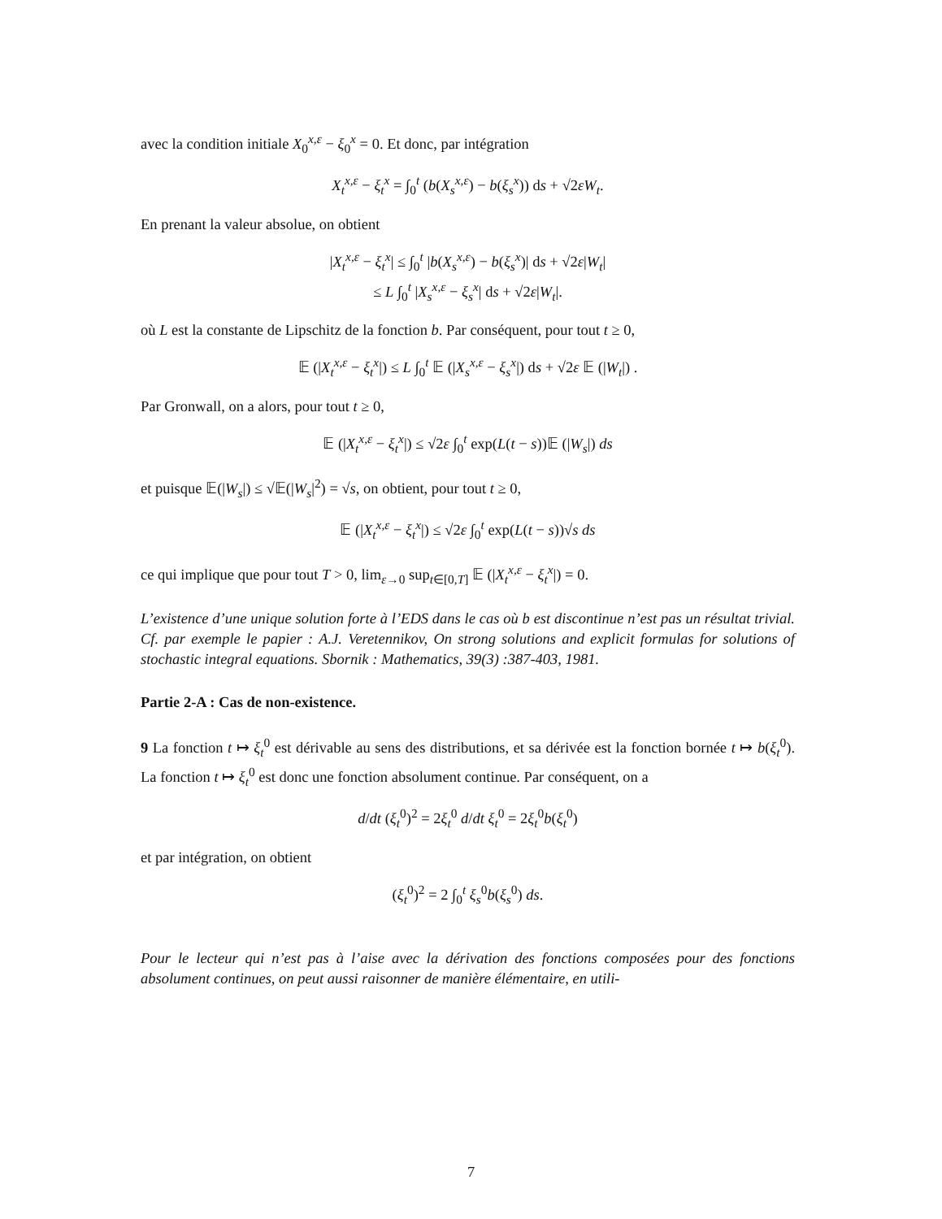avec la condition initiale X<sub>0</sub><sup>x,ε</sup> − ξ<sub>0</sub><sup>x</sup> = 0. Et donc, par intégration
X<sub>t</sub><sup>x,ε</sup> − ξ<sub>t</sub><sup>x</sup> = ∫<sub>0</sub><sup>t</sup> (b(X<sub>s</sub><sup>x,ε</sup>) − b(ξ<sub>s</sub><sup>x</sup>)) ds + √2εW<sub>t</sub>.
En prenant la valeur absolue, on obtient
|X<sub>t</sub><sup>x,ε</sup> − ξ<sub>t</sub><sup>x</sup>| ≤ ∫<sub>0</sub><sup>t</sup> |b(X<sub>s</sub><sup>x,ε</sup>) − b(ξ<sub>s</sub><sup>x</sup>)| ds + √2ε|W<sub>t</sub>|
≤ L ∫<sub>0</sub><sup>t</sup> |X<sub>s</sub><sup>x,ε</sup> − ξ<sub>s</sub><sup>x</sup>| ds + √2ε|W<sub>t</sub>|.
où L est la constante de Lipschitz de la fonction b. Par conséquent, pour tout t ≥ 0,
𝔼 (|X<sub>t</sub><sup>x,ε</sup> − ξ<sub>t</sub><sup>x</sup>|) ≤ L ∫<sub>0</sub><sup>t</sup> 𝔼 (|X<sub>s</sub><sup>x,ε</sup> − ξ<sub>s</sub><sup>x</sup>|) ds + √2ε 𝔼 (|W<sub>t</sub>|) .
Par Gronwall, on a alors, pour tout t ≥ 0,
𝔼 (|X<sub>t</sub><sup>x,ε</sup> − ξ<sub>t</sub><sup>x</sup>|) ≤ √2ε ∫<sub>0</sub><sup>t</sup> exp(L(t − s))𝔼 (|W<sub>s</sub>|) ds
et puisque 𝔼(|W<sub>s</sub>|) ≤ √𝔼(|W<sub>s</sub>|<sup>2</sup>) = √s, on obtient, pour tout t ≥ 0,
𝔼 (|X<sub>t</sub><sup>x,ε</sup> − ξ<sub>t</sub><sup>x</sup>|) ≤ √2ε ∫<sub>0</sub><sup>t</sup> exp(L(t − s))√s ds
ce qui implique que pour tout T > 0, lim<sub>ε→0</sub> sup<sub>t∈[0,T]</sub> 𝔼 (|X<sub>t</sub><sup>x,ε</sup> − ξ<sub>t</sub><sup>x</sup>|) = 0.
L’existence d’une unique solution forte à l’EDS dans le cas où b est discontinue n’est pas un résultat trivial. Cf. par exemple le papier : A.J. Veretennikov, On strong solutions and explicit formulas for solutions of stochastic integral equations. Sbornik : Mathematics, 39(3) :387-403, 1981.
Partie 2-A : Cas de non-existence.
9 La fonction t ↦ ξ<sub>t</sub><sup>0</sup> est dérivable au sens des distributions, et sa dérivée est la fonction bornée t ↦ b(ξ<sub>t</sub><sup>0</sup>). La fonction t ↦ ξ<sub>t</sub><sup>0</sup> est donc une fonction absolument continue. Par conséquent, on a
d/dt (ξ<sub>t</sub><sup>0</sup>)<sup>2</sup> = 2ξ<sub>t</sub><sup>0</sup> d/dt ξ<sub>t</sub><sup>0</sup> = 2ξ<sub>t</sub><sup>0</sup>b(ξ<sub>t</sub><sup>0</sup>)
et par intégration, on obtient
(ξ<sub>t</sub><sup>0</sup>)<sup>2</sup> = 2 ∫<sub>0</sub><sup>t</sup> ξ<sub>s</sub><sup>0</sup>b(ξ<sub>s</sub><sup>0</sup>) ds.
Pour le lecteur qui n’est pas à l’aise avec la dérivation des fonctions composées pour des fonctions absolument continues, on peut aussi raisonner de manière élémentaire, en utili-
7